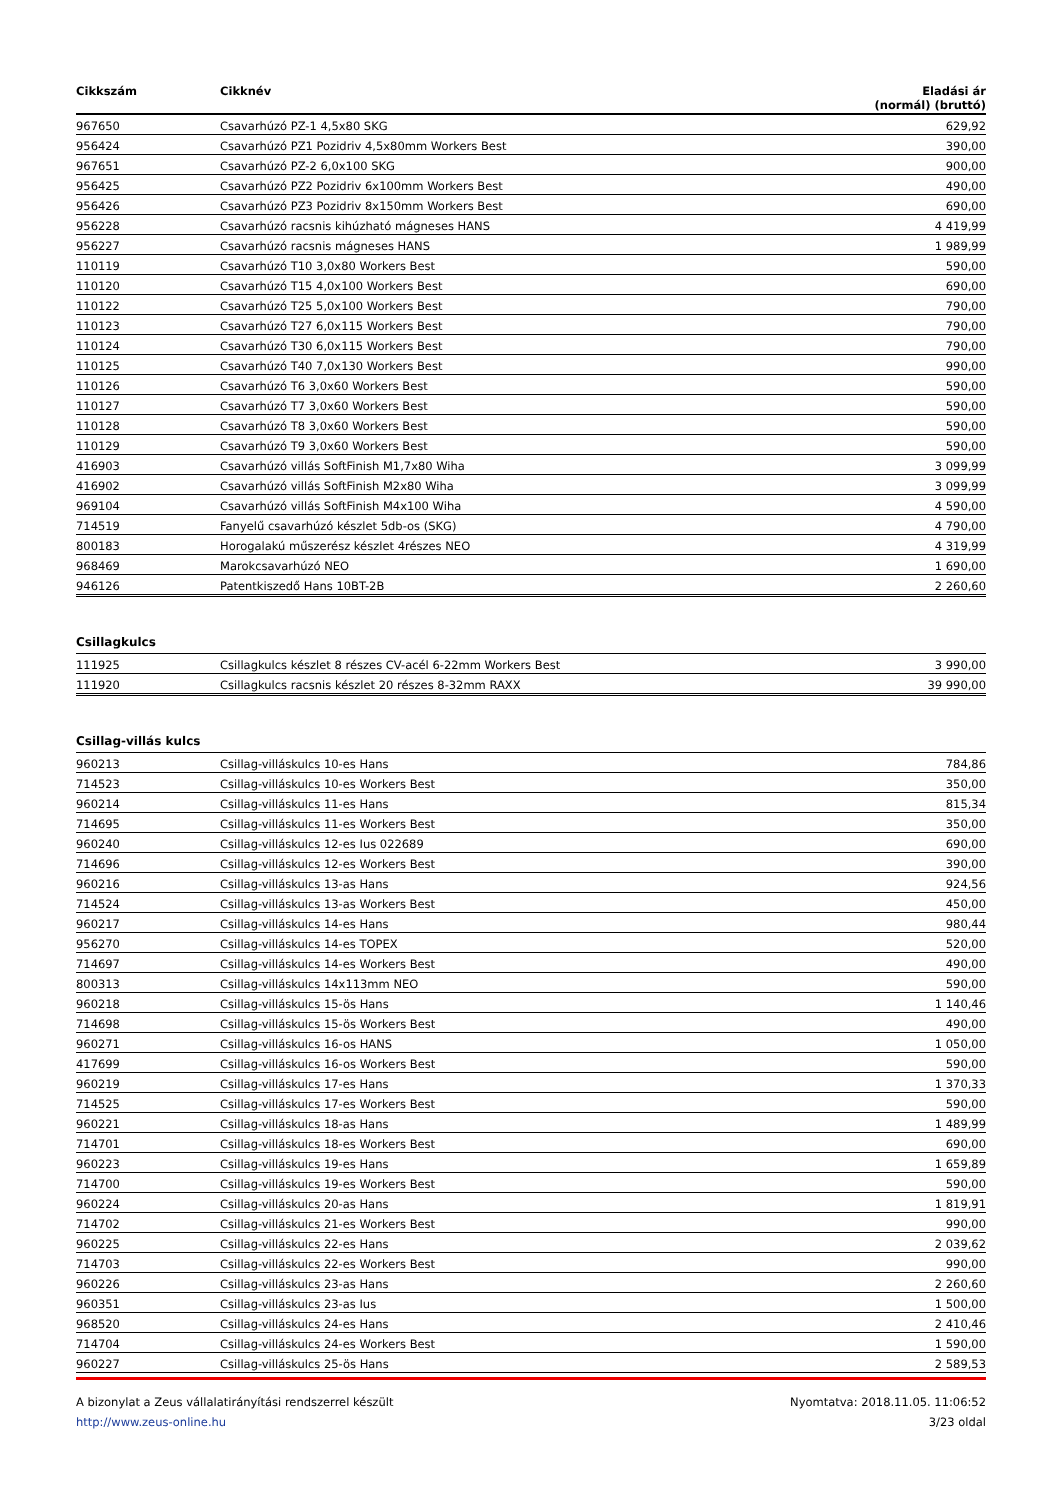| Cikkszám | Cikknév | Eladási ár (normál) (bruttó) |
| --- | --- | --- |
| 967650 | Csavarhúzó PZ-1 4,5x80 SKG | 629,92 |
| 956424 | Csavarhúzó PZ1 Pozidriv 4,5x80mm Workers Best | 390,00 |
| 967651 | Csavarhúzó PZ-2 6,0x100 SKG | 900,00 |
| 956425 | Csavarhúzó PZ2 Pozidriv 6x100mm Workers Best | 490,00 |
| 956426 | Csavarhúzó PZ3 Pozidriv 8x150mm Workers Best | 690,00 |
| 956228 | Csavarhúzó racsnis kihúzható mágneses HANS | 4 419,99 |
| 956227 | Csavarhúzó racsnis mágneses HANS | 1 989,99 |
| 110119 | Csavarhúzó T10 3,0x80 Workers Best | 590,00 |
| 110120 | Csavarhúzó T15 4,0x100 Workers Best | 690,00 |
| 110122 | Csavarhúzó T25 5,0x100 Workers Best | 790,00 |
| 110123 | Csavarhúzó T27 6,0x115 Workers Best | 790,00 |
| 110124 | Csavarhúzó T30 6,0x115 Workers Best | 790,00 |
| 110125 | Csavarhúzó T40 7,0x130 Workers Best | 990,00 |
| 110126 | Csavarhúzó T6 3,0x60 Workers Best | 590,00 |
| 110127 | Csavarhúzó T7 3,0x60 Workers Best | 590,00 |
| 110128 | Csavarhúzó T8 3,0x60 Workers Best | 590,00 |
| 110129 | Csavarhúzó T9 3,0x60 Workers Best | 590,00 |
| 416903 | Csavarhúzó villás SoftFinish M1,7x80 Wiha | 3 099,99 |
| 416902 | Csavarhúzó villás SoftFinish M2x80 Wiha | 3 099,99 |
| 969104 | Csavarhúzó villás SoftFinish M4x100 Wiha | 4 590,00 |
| 714519 | Fanyelű csavarhúzó készlet 5db-os (SKG) | 4 790,00 |
| 800183 | Horogalakú műszerész készlet 4részes NEO | 4 319,99 |
| 968469 | Marokcsavarhúzó NEO | 1 690,00 |
| 946126 | Patentkiszedő Hans 10BT-2B | 2 260,60 |
Csillagkulcs
| 111925 | Csillagkulcs készlet 8 részes CV-acél 6-22mm Workers Best | 3 990,00 |
| 111920 | Csillagkulcs racsnis készlet 20 részes 8-32mm RAXX | 39 990,00 |
Csillag-villás kulcs
| 960213 | Csillag-villáskulcs 10-es Hans | 784,86 |
| 714523 | Csillag-villáskulcs 10-es Workers Best | 350,00 |
| 960214 | Csillag-villáskulcs 11-es Hans | 815,34 |
| 714695 | Csillag-villáskulcs 11-es Workers Best | 350,00 |
| 960240 | Csillag-villáskulcs 12-es Ius 022689 | 690,00 |
| 714696 | Csillag-villáskulcs 12-es Workers Best | 390,00 |
| 960216 | Csillag-villáskulcs 13-as Hans | 924,56 |
| 714524 | Csillag-villáskulcs 13-as Workers Best | 450,00 |
| 960217 | Csillag-villáskulcs 14-es Hans | 980,44 |
| 956270 | Csillag-villáskulcs 14-es TOPEX | 520,00 |
| 714697 | Csillag-villáskulcs 14-es Workers Best | 490,00 |
| 800313 | Csillag-villáskulcs 14x113mm NEO | 590,00 |
| 960218 | Csillag-villáskulcs 15-ös Hans | 1 140,46 |
| 714698 | Csillag-villáskulcs 15-ös Workers Best | 490,00 |
| 960271 | Csillag-villáskulcs 16-os HANS | 1 050,00 |
| 417699 | Csillag-villáskulcs 16-os Workers Best | 590,00 |
| 960219 | Csillag-villáskulcs 17-es Hans | 1 370,33 |
| 714525 | Csillag-villáskulcs 17-es Workers Best | 590,00 |
| 960221 | Csillag-villáskulcs 18-as Hans | 1 489,99 |
| 714701 | Csillag-villáskulcs 18-es Workers Best | 690,00 |
| 960223 | Csillag-villáskulcs 19-es Hans | 1 659,89 |
| 714700 | Csillag-villáskulcs 19-es Workers Best | 590,00 |
| 960224 | Csillag-villáskulcs 20-as Hans | 1 819,91 |
| 714702 | Csillag-villáskulcs 21-es Workers Best | 990,00 |
| 960225 | Csillag-villáskulcs 22-es Hans | 2 039,62 |
| 714703 | Csillag-villáskulcs 22-es Workers Best | 990,00 |
| 960226 | Csillag-villáskulcs 23-as Hans | 2 260,60 |
| 960351 | Csillag-villáskulcs 23-as Ius | 1 500,00 |
| 968520 | Csillag-villáskulcs 24-es Hans | 2 410,46 |
| 714704 | Csillag-villáskulcs 24-es Workers Best | 1 590,00 |
| 960227 | Csillag-villáskulcs 25-ös Hans | 2 589,53 |
A bizonylat a Zeus vállalatirányítási rendszerrel készült
http://www.zeus-online.hu
Nyomtatva: 2018.11.05. 11:06:52
3/23 oldal